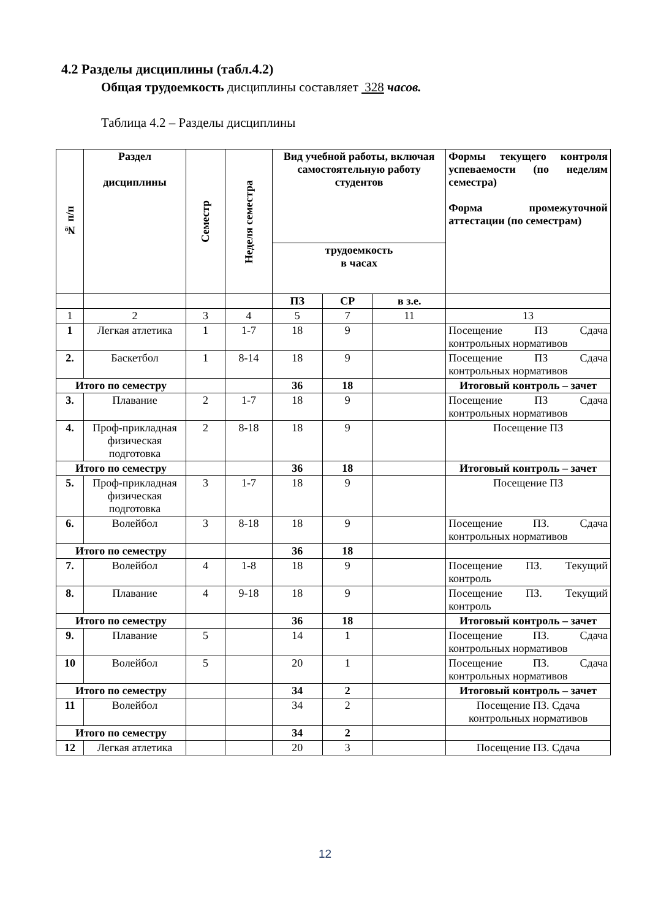4.2 Разделы дисциплины (табл.4.2)
Общая трудоемкость дисциплины составляет 328 часов.
Таблица 4.2 – Разделы дисциплины
| № п/п | Раздел дисциплины | Семестр | Неделя семестра | Вид учебной работы, включая самостоятельную работу студентов | | | Формы текущего контроля успеваемости (по неделям семестра) Форма промежуточной аттестации (по семестрам) |
| --- | --- | --- | --- | --- | --- | --- | --- |
| | | | | трудоемкость в часах | | | |
| | | | | ПЗ | СР | в з.е. | |
| 1 | 2 | 3 | 4 | 5 | 7 | 11 | 13 |
| 1 | Легкая атлетика | 1 | 1-7 | 18 | 9 | | Посещение ПЗ Сдача контрольных нормативов |
| 2. | Баскетбол | 1 | 8-14 | 18 | 9 | | Посещение ПЗ Сдача контрольных нормативов |
| Итого по семестру | | | | 36 | 18 | | Итоговый контроль – зачет |
| 3. | Плавание | 2 | 1-7 | 18 | 9 | | Посещение ПЗ Сдача контрольных нормативов |
| 4. | Проф-прикладная физическая подготовка | 2 | 8-18 | 18 | 9 | | Посещение ПЗ |
| Итого по семестру | | | | 36 | 18 | | Итоговый контроль – зачет |
| 5. | Проф-прикладная физическая подготовка | 3 | 1-7 | 18 | 9 | | Посещение ПЗ |
| 6. | Волейбол | 3 | 8-18 | 18 | 9 | | Посещение ПЗ. Сдача контрольных нормативов |
| Итого по семестру | | | | 36 | 18 | | |
| 7. | Волейбол | 4 | 1-8 | 18 | 9 | | Посещение ПЗ. Текущий контроль |
| 8. | Плавание | 4 | 9-18 | 18 | 9 | | Посещение ПЗ. Текущий контроль |
| Итого по семестру | | | | 36 | 18 | | Итоговый контроль – зачет |
| 9. | Плавание | 5 | | 14 | 1 | | Посещение ПЗ. Сдача контрольных нормативов |
| 10 | Волейбол | 5 | | 20 | 1 | | Посещение ПЗ. Сдача контрольных нормативов |
| Итого по семестру | | | | 34 | 2 | | Итоговый контроль – зачет |
| 11 | Волейбол | | | 34 | 2 | | Посещение ПЗ. Сдача контрольных нормативов |
| Итого по семестру | | | | 34 | 2 | | |
| 12 | Легкая атлетика | | | 20 | 3 | | Посещение ПЗ. Сдача |
12